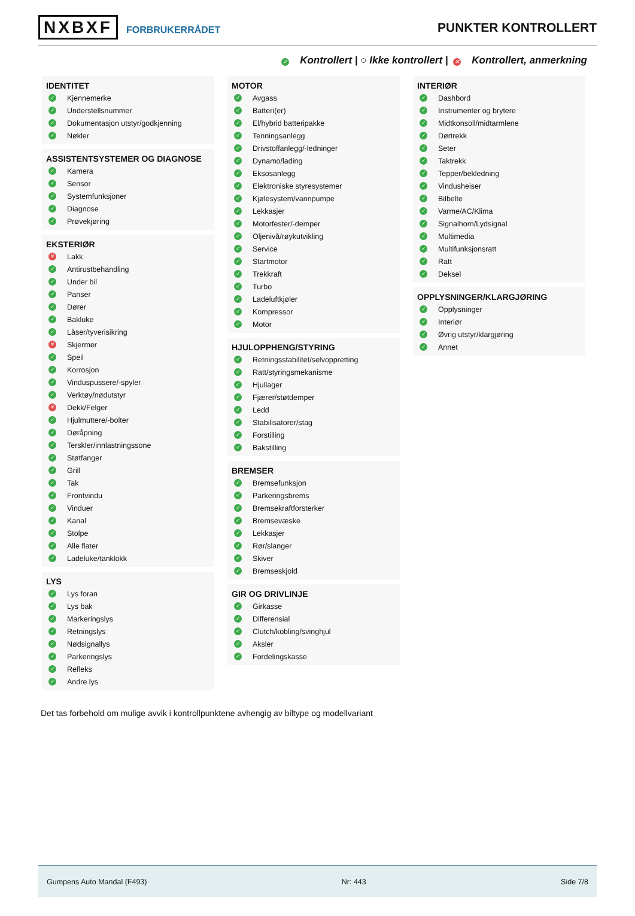NXBXF FORBRUKERRÅDET
PUNKTER KONTROLLERT
✓ Kontrollert | ○ Ikke kontrollert | ✕ Kontrollert, anmerkning
IDENTITET
✓ Kjennemerke
✓ Understellsnummer
✓ Dokumentasjon utstyr/godkjenning
✓ Nøkler
ASSISTENTSYSTEMER OG DIAGNOSE
✓ Kamera
✓ Sensor
✓ Systemfunksjoner
✓ Diagnose
✓ Prøvekjøring
EKSTERIØR
✕ Lakk
✓ Antirustbehandling
✓ Under bil
✓ Panser
✓ Dører
✓ Bakluke
✓ Låser/tyverisikring
✕ Skjermer
✓ Speil
✓ Korrosjon
✓ Vinduspussere/-spyler
✓ Verktøy/nødutstyr
✕ Dekk/Felger
✓ Hjulmuttere/-bolter
✓ Døråpning
✓ Terskler/innlastningssone
✓ Støtfanger
✓ Grill
✓ Tak
✓ Frontvindu
✓ Vinduer
✓ Kanal
✓ Stolpe
✓ Alle flater
✓ Ladeluke/tanklokk
LYS
✓ Lys foran
✓ Lys bak
✓ Markeringslys
✓ Retningslys
✓ Nødsignallys
✓ Parkeringslys
✓ Refleks
✓ Andre lys
MOTOR
✓ Avgass
✓ Batteri(er)
✓ El/hybrid batteripakke
✓ Tenningsanlegg
✓ Drivstoffanlegg/-ledninger
✓ Dynamo/lading
✓ Eksosanlegg
✓ Elektroniske styresystemer
✓ Kjølesystem/vannpumpe
✓ Lekkasjer
✓ Motorfester/-demper
✓ Oljenivå/røykutvikling
✓ Service
✓ Startmotor
✓ Trekkraft
✓ Turbo
✓ Ladeluftkjøler
✓ Kompressor
✓ Motor
HJULOPPHENG/STYRING
✓ Retningsstabilitet/selvoppretting
✓ Ratt/styringsmekanisme
✓ Hjullager
✓ Fjærer/støtdemper
✓ Ledd
✓ Stabilisatorer/stag
✓ Forstilling
✓ Bakstilling
BREMSER
✓ Bremsefunksjon
✓ Parkeringsbrems
✓ Bremsekraftforsterker
✓ Bremsevæske
✓ Lekkasjer
✓ Rør/slanger
✓ Skiver
✓ Bremseskjold
GIR OG DRIVLINJE
✓ Girkasse
✓ Differensial
✓ Clutch/kobling/svinghjul
✓ Aksler
✓ Fordelingskasse
INTERIØR
✓ Dashbord
✓ Instrumenter og brytere
✓ Midtkonsoll/midtarmlene
✓ Dørtrekk
✓ Seter
✓ Taktrekk
✓ Tepper/bekledning
✓ Vindusheiser
✓ Bilbelte
✓ Varme/AC/Klima
✓ Signalhorn/Lydsignal
✓ Multimedia
✓ Multifunksjonsratt
✓ Ratt
✓ Deksel
OPPLYSNINGER/KLARGJØRING
✓ Opplysninger
✓ Interiør
✓ Øvrig utstyr/klargjøring
✓ Annet
Det tas forbehold om mulige avvik i kontrollpunktene avhengig av biltype og modellvariant
Gumpens Auto Mandal (F493) Nr: 443 Side 7/8